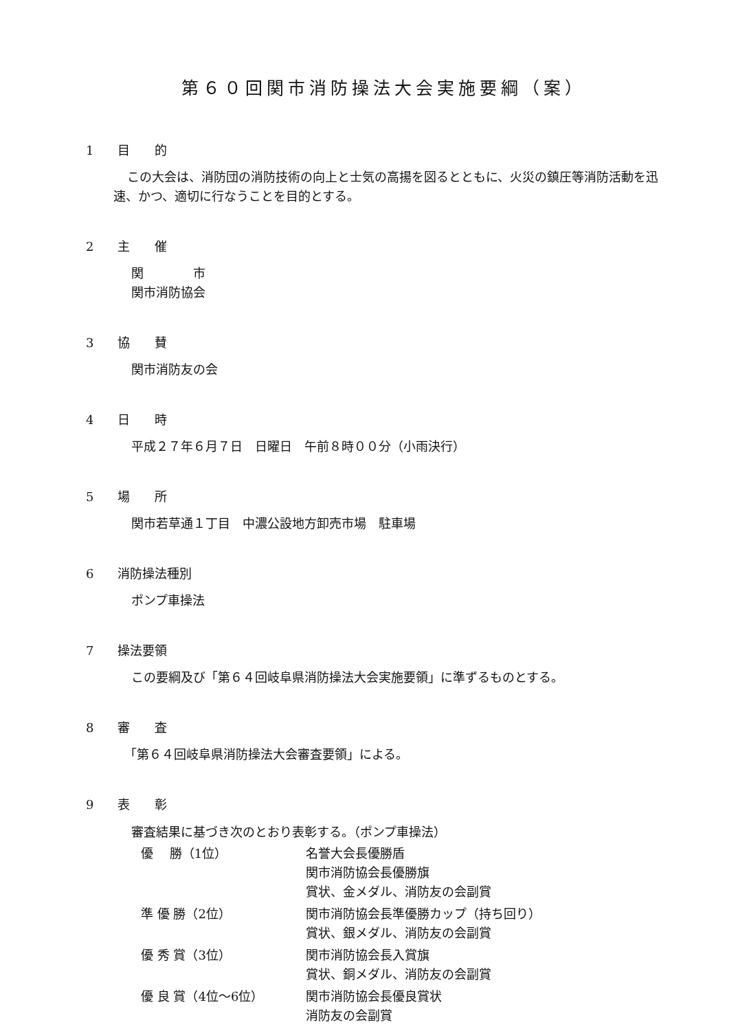第６０回関市消防操法大会実施要綱（案）
1 目　　的
この大会は、消防団の消防技術の向上と士気の高揚を図るとともに、火災の鎮圧等消防活動を迅速、かつ、適切に行なうことを目的とする。
2 主　　催
関　　　　市
関市消防協会
3 協　　賛
関市消防友の会
4 日　　時
平成２７年６月７日　日曜日　午前８時００分（小雨決行）
5 場　　所
関市若草通１丁目　中濃公設地方卸売市場　駐車場
6 消防操法種別
ポンプ車操法
7 操法要領
この要綱及び「第６４回岐阜県消防操法大会実施要領」に準ずるものとする。
8 審　　査
「第６４回岐阜県消防操法大会審査要領」による。
9 表　　彰
審査結果に基づき次のとおり表彰する。（ポンプ車操法）
| 優 勝（1位） | 名誉大会長優勝盾 関市消防協会長優勝旗 賞状、金メダル、消防友の会副賞 |
| 準 優 勝（2位） | 関市消防協会長準優勝カップ（持ち回り） 賞状、銀メダル、消防友の会副賞 |
| 優 秀 賞（3位） | 関市消防協会長入賞旗 賞状、銅メダル、消防友の会副賞 |
| 優 良 賞（4位～6位） | 関市消防協会長優良賞状 消防友の会副賞 |